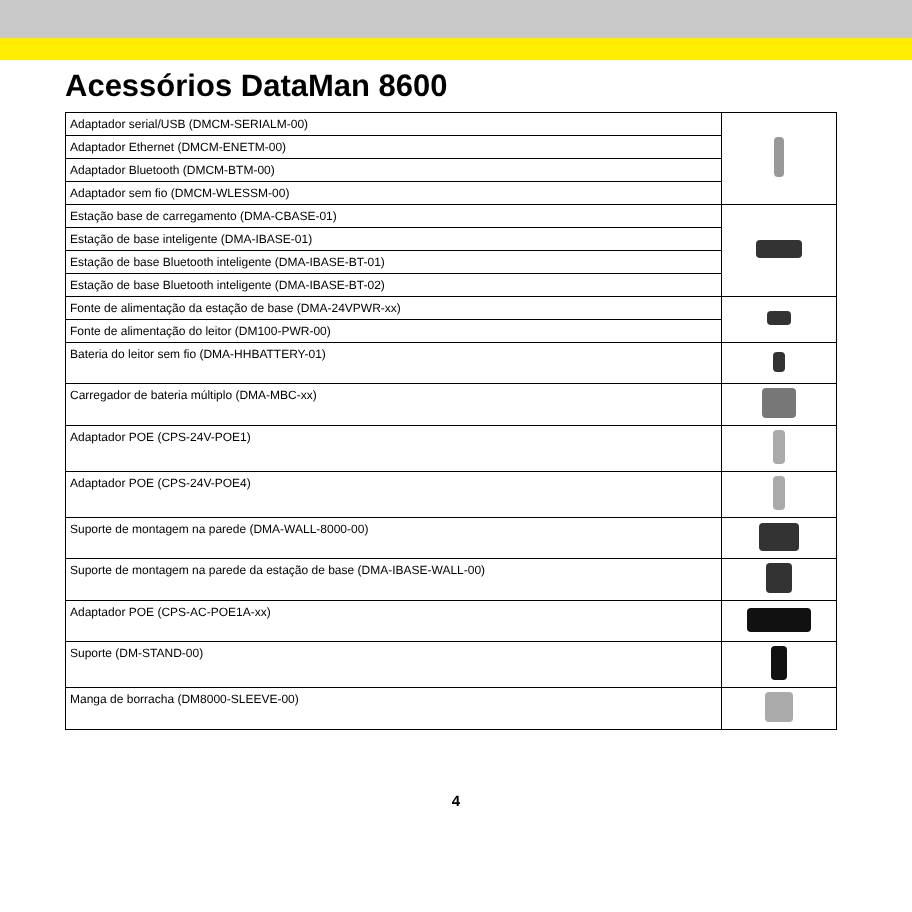Acessórios DataMan 8600
| Adaptador serial/USB (DMCM-SERIALM-00) | |
| Adaptador Ethernet (DMCM-ENETM-00) | |
| Adaptador Bluetooth (DMCM-BTM-00) | |
| Adaptador sem fio (DMCM-WLESSM-00) | |
| Estação base de carregamento (DMA-CBASE-01) | |
| Estação de base inteligente (DMA-IBASE-01) | |
| Estação de base Bluetooth inteligente (DMA-IBASE-BT-01) | |
| Estação de base Bluetooth inteligente (DMA-IBASE-BT-02) | |
| Fonte de alimentação da estação de base (DMA-24VPWR-xx) | |
| Fonte de alimentação do leitor (DM100-PWR-00) | |
| Bateria do leitor sem fio (DMA-HHBATTERY-01) | |
| Carregador de bateria múltiplo (DMA-MBC-xx) | |
| Adaptador POE (CPS-24V-POE1) | |
| Adaptador POE (CPS-24V-POE4) | |
| Suporte de montagem na parede (DMA-WALL-8000-00) | |
| Suporte de montagem na parede da estação de base (DMA-IBASE-WALL-00) | |
| Adaptador POE (CPS-AC-POE1A-xx) | |
| Suporte (DM-STAND-00) | |
| Manga de borracha (DM8000-SLEEVE-00) | |
4